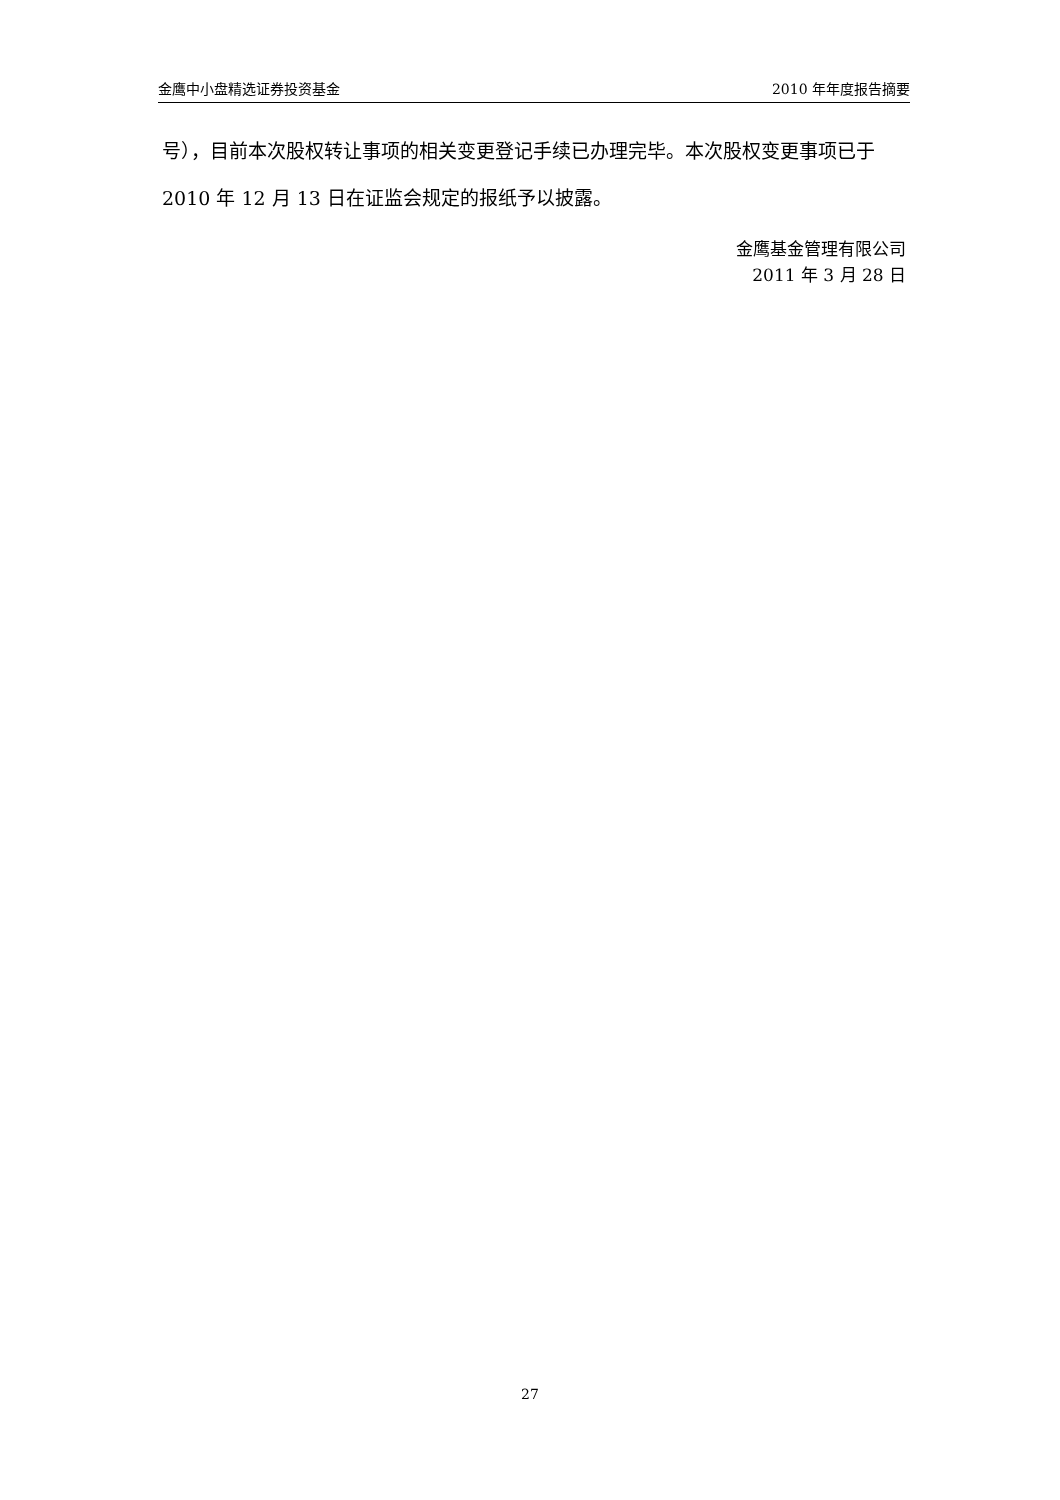金鹰中小盘精选证券投资基金 2010 年年度报告摘要
号），目前本次股权转让事项的相关变更登记手续已办理完毕。本次股权变更事项已于 2010 年 12 月 13 日在证监会规定的报纸予以披露。
金鹰基金管理有限公司
2011 年 3 月 28 日
27